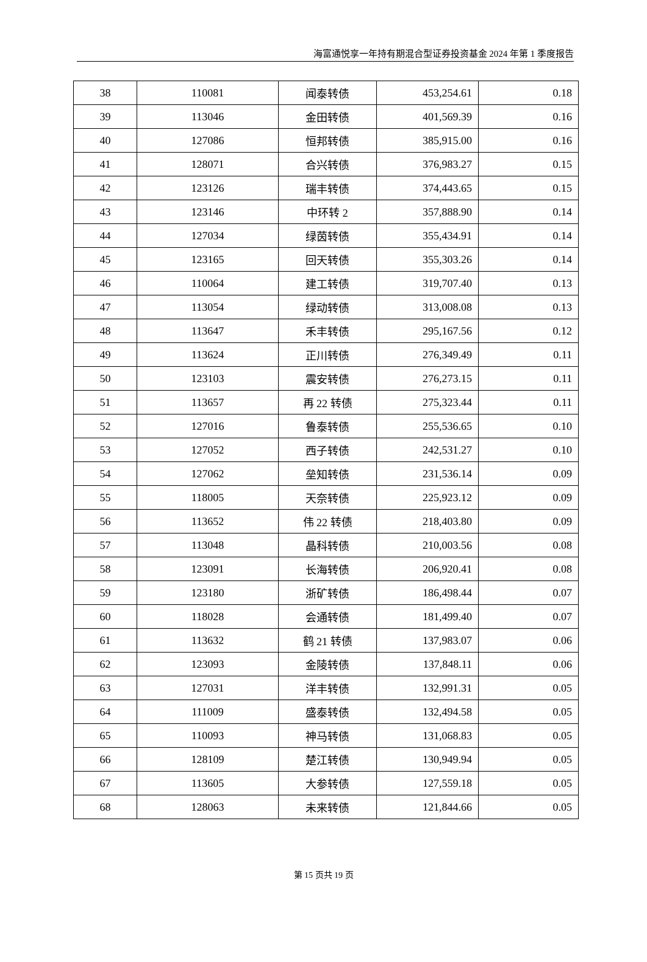海富通悦享一年持有期混合型证券投资基金 2024 年第 1 季度报告
| 38 | 110081 | 闻泰转债 | 453,254.61 | 0.18 |
| 39 | 113046 | 金田转债 | 401,569.39 | 0.16 |
| 40 | 127086 | 恒邦转债 | 385,915.00 | 0.16 |
| 41 | 128071 | 合兴转债 | 376,983.27 | 0.15 |
| 42 | 123126 | 瑞丰转债 | 374,443.65 | 0.15 |
| 43 | 123146 | 中环转 2 | 357,888.90 | 0.14 |
| 44 | 127034 | 绿茵转债 | 355,434.91 | 0.14 |
| 45 | 123165 | 回天转债 | 355,303.26 | 0.14 |
| 46 | 110064 | 建工转债 | 319,707.40 | 0.13 |
| 47 | 113054 | 绿动转债 | 313,008.08 | 0.13 |
| 48 | 113647 | 禾丰转债 | 295,167.56 | 0.12 |
| 49 | 113624 | 正川转债 | 276,349.49 | 0.11 |
| 50 | 123103 | 震安转债 | 276,273.15 | 0.11 |
| 51 | 113657 | 再 22 转债 | 275,323.44 | 0.11 |
| 52 | 127016 | 鲁泰转债 | 255,536.65 | 0.10 |
| 53 | 127052 | 西子转债 | 242,531.27 | 0.10 |
| 54 | 127062 | 垒知转债 | 231,536.14 | 0.09 |
| 55 | 118005 | 天奈转债 | 225,923.12 | 0.09 |
| 56 | 113652 | 伟 22 转债 | 218,403.80 | 0.09 |
| 57 | 113048 | 晶科转债 | 210,003.56 | 0.08 |
| 58 | 123091 | 长海转债 | 206,920.41 | 0.08 |
| 59 | 123180 | 浙矿转债 | 186,498.44 | 0.07 |
| 60 | 118028 | 会通转债 | 181,499.40 | 0.07 |
| 61 | 113632 | 鹤 21 转债 | 137,983.07 | 0.06 |
| 62 | 123093 | 金陵转债 | 137,848.11 | 0.06 |
| 63 | 127031 | 洋丰转债 | 132,991.31 | 0.05 |
| 64 | 111009 | 盛泰转债 | 132,494.58 | 0.05 |
| 65 | 110093 | 神马转债 | 131,068.83 | 0.05 |
| 66 | 128109 | 楚江转债 | 130,949.94 | 0.05 |
| 67 | 113605 | 大参转债 | 127,559.18 | 0.05 |
| 68 | 128063 | 未来转债 | 121,844.66 | 0.05 |
第 15 页共 19 页